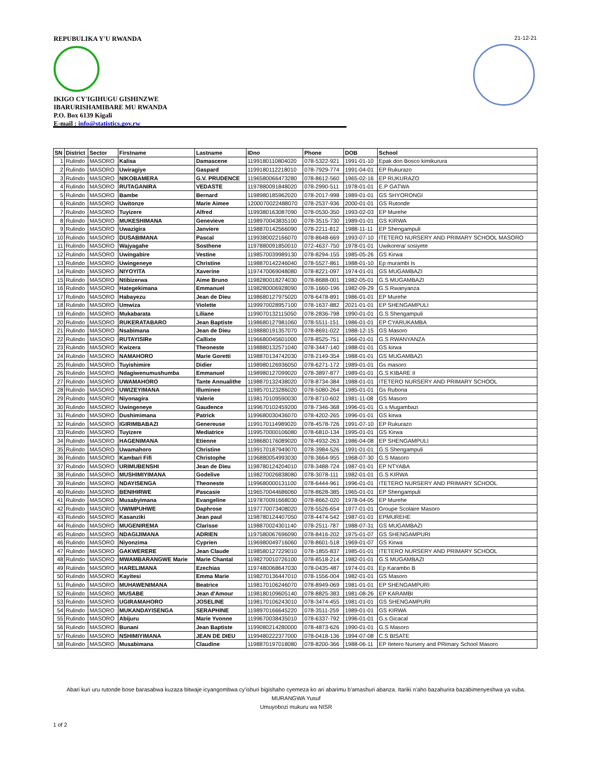REPUBULIKA Y'U RWANDA
IKIGO CY'IGIHUGU GISHINZWE
IBARURISHAMIBARE MU RWANDA
P.O. Box 6139 Kigali
E-mail : info@statistics.gov.rw
21-12-21
| SN | District | Sector | Firstname | Lastname | IDno | Phone | DOB | School |
| --- | --- | --- | --- | --- | --- | --- | --- | --- |
| 1 | Rulindo | MASORO | Kalisa | Damascene | 1199180110804020 | 078-5322-921 | 1991-01-10 | Epak don Bosco kimikurura |
| 2 | Rulindo | MASORO | Uwiragiye | Gaspard | 1199180112218010 | 078-7929-774 | 1991-04-01 | EP Rukurazo |
| 3 | Rulindo | MASORO | NIKOBAMERA | G.V. PRUDENCE | 1196580066473280 | 078-8612-560 | 1965-02-16 | EP RUKURAZO |
| 4 | Rulindo | MASORO | RUTAGANIRA | VEDASTE | 1197880091848020 | 078-2990-511 | 1978-01-01 | E.P GATWA |
| 5 | Rulindo | MASORO | Bambe | Bernard | 1198980185962020 | 078-2017-998 | 1989-01-01 | GS SHYORONGI |
| 6 | Rulindo | MASORO | Uwitonze | Marie Aimee | 1200070022488070 | 078-2537-936 | 2000-01-01 | GS Rutonde |
| 7 | Rulindo | MASORO | Tuyizere | Alfred | 1199380163087090 | 078-0530-350 | 1993-02-03 | EP Murehe |
| 8 | Rulindo | MASORO | MUKESHIMANA | Genevieve | 1198970043835100 | 078-3515-730 | 1989-01-01 | GS KIRWA |
| 9 | Rulindo | MASORO | Uwazigira | Janviere | 1198870142566090 | 078-2211-812 | 1988-11-11 | EP Shengampuli |
| 10 | Rulindo | MASORO | DUSABIMANA | Pascal | 1199380022166070 | 078-8648-669 | 1993-07-10 | ITETERO NURSERY AND PRIMARY SCHOOL MASORO |
| 11 | Rulindo | MASORO | Wajyagahe | Sosthene | 1197880091850010 | 072-4637-750 | 1978-01-01 | Uwikorera/ sosiyete |
| 12 | Rulindo | MASORO | Uwingabire | Vestine | 1198570039989130 | 078-8294-155 | 1985-05-26 | GS Kirwa |
| 13 | Rulindo | MASORO | Uwingeneye | Christine | 1198870142246040 | 078-5527-861 | 1988-01-10 | Ep murambi Is |
| 14 | Rulindo | MASORO | NIYOYITA | Xaverine | 1197470069048080 | 078-8221-097 | 1974-01-01 | GS MUGAMBAZI |
| 15 | Rulindo | MASORO | Ntibizerwa | Aime Bruno | 1198280018274030 | 078-8688-001 | 1982-05-01 | G.S MUGAMBAZI |
| 16 | Rulindo | MASORO | Hategekimana | Emmanuel | 1198280006928090 | 078-1660-196 | 1982-09-29 | G.S Rwanyanza |
| 17 | Rulindo | MASORO | Habayezu | Jean de Dieu | 1198680127975020 | 078-6478-891 | 1986-01-01 | EP Murehe |
| 18 | Rulindo | MASORO | Umwiza | Violette | 1199970028957100 | 078-1637-882 | 2021-01-01 | EP SHENGAMPULI |
| 19 | Rulindo | MASORO | Mukabarata | Liliane | 1199070132115050 | 078-2836-798 | 1990-01-01 | G.S Shengampuli |
| 20 | Rulindo | MASORO | RUKERATABARO | Jean Baptiste | 1198680127981060 | 078-5511-151 | 1986-01-01 | EP CYARUKAMBA |
| 21 | Rulindo | MASORO | Nsabimana | Jean de Dieu | 1198880191357070 | 078-8691-022 | 1988-12-15 | GS Masoro |
| 22 | Rulindo | MASORO | RUTAYISIRe | Callixte | 1196680045601000 | 078-8525-751 | 1966-01-01 | G.S RWANYANZA |
| 23 | Rulindo | MASORO | Kwizera | Theoneste | 1198880132571040 | 078-3447-140 | 1988-01-01 | GS kirwa |
| 24 | Rulindo | MASORO | NAMAHORO | Marie Goretti | 1198870134742030 | 078-2149-354 | 1988-01-01 | GS MUGAMBAZI |
| 25 | Rulindo | MASORO | Tuyishimire | Didier | 1198980126936050 | 078-6271-172 | 1989-01-01 | Gs masoro |
| 26 | Rulindo | MASORO | Ndagiwenumushumba | Emmanuel | 1198980127099020 | 078-3897-877 | 1989-01-01 | G.S KIBARE II |
| 27 | Rulindo | MASORO | UWAMAHORO | Tante Annualithe | 1198870132438020 | 078-8734-384 | 1988-01-01 | ITETERO NURSERY AND PRIMARY SCHOOL |
| 28 | Rulindo | MASORO | UWIZEYIMANA | Illuminee | 1198570123286020 | 078-5080-264 | 1985-01-01 | Gs Rubona |
| 29 | Rulindo | MASORO | Niyonagira | Valerie | 1198170109590030 | 078-8710-602 | 1981-11-08 | GS Masoro |
| 30 | Rulindo | MASORO | Uwingeneye | Gaudence | 1199670102459200 | 078-7346-368 | 1996-01-01 | G.s Mugambazi |
| 31 | Rulindo | MASORO | Dushimimana | Patrick | 1199680030436070 | 078-4202-265 | 1996-01-01 | GS kirwa |
| 32 | Rulindo | MASORO | IGIRIMBABAZI | Genereuse | 1199170114989020 | 078-4578-726 | 1991-07-10 | EP Rukurazo |
| 33 | Rulindo | MASORO | Tuyizere | Mediatrice | 1199570000106080 | 078-6810-134 | 1995-01-01 | GS Kirwa |
| 34 | Rulindo | MASORO | HAGENIMANA | Etienne | 1198680176089020 | 078-4932-263 | 1986-04-08 | EP SHENGAMPULI |
| 35 | Rulindo | MASORO | Uwamahoro | Christine | 1199170187949070 | 078-3984-526 | 1991-01-01 | G.S Shengampuli |
| 36 | Rulindo | MASORO | Kambari Fifi | Christophe | 1196880054993030 | 078-3664-955 | 1968-07-30 | G.S Masoro |
| 37 | Rulindo | MASORO | URIMUBENSHI | Jean de Dieu | 1198780124204010 | 078-3488-724 | 1987-01-01 | EP NTYABA |
| 38 | Rulindo | MASORO | MUSHIMIYIMANA | Godelive | 1198270026838080 | 078-3078-111 | 1982-01-01 | G.S KIRWA |
| 39 | Rulindo | MASORO | NDAYISENGA | Theoneste | 1199680000131100 | 078-6444-961 | 1996-01-01 | ITETERO NURSERY AND PRIMARY SCHOOL |
| 40 | Rulindo | MASORO | BENIHIRWE | Pascasie | 1196570044686060 | 078-8628-385 | 1965-01-01 | EP Shengampuli |
| 41 | Rulindo | MASORO | Musabyimana | Evangeline | 1197870091668030 | 078-8662-020 | 1978-04-05 | EP Murehe |
| 42 | Rulindo | MASORO | UWIMPUHWE | Daphrose | 1197770073408020 | 078-5526-654 | 1977-01-01 | Groupe Scolaire Masoro |
| 43 | Rulindo | MASORO | Kasanziki | Jean paul | 1198780124407050 | 078-4474-542 | 1987-01-01 | EPMUREHE |
| 44 | Rulindo | MASORO | MUGENIREMA | Clarisse | 1198870024301140 | 078-2511-787 | 1988-07-31 | GS MUGAMBAZI |
| 45 | Rulindo | MASORO | NDAGIJIMANA | ADRIEN | 1197580067696090 | 078-8416-202 | 1975-01-07 | GS SHENGAMPURI |
| 46 | Rulindo | MASORO | Niyonzima | Cyprien | 1196980049716060 | 078-8601-518 | 1969-01-07 | GS Kirwa |
| 47 | Rulindo | MASORO | GAKWERERE | Jean Claude | 1198580127229010 | 078-1855-837 | 1985-01-01 | ITETERO NURSERY AND PRIMARY SCHOOL |
| 48 | Rulindo | MASORO | MWAMBARANGWE Marie | Marie Chantal | 1198270010726100 | 078-8518-214 | 1982-01-01 | G.S MUGAMBAZI |
| 49 | Rulindo | MASORO | HARELIMANA | Ezechias | 1197480068647030 | 078-0435-487 | 1974-01-01 | Ep Karambo B |
| 50 | Rulindo | MASORO | Kayitesi | Emma Marie | 1198270136447010 | 078-1556-004 | 1982-01-01 | GS Masoro |
| 51 | Rulindo | MASORO | MUHAWENIMANA | Beatrice | 1198170106246070 | 078-8949-069 | 1981-01-01 | EP SHENGAMPURI |
| 52 | Rulindo | MASORO | MUSABE | Jean d'Amour | 1198180109605140 | 078-8825-383 | 1981-08-26 | EP KARAMBI |
| 53 | Rulindo | MASORO | UGIRAMAHORO | JOSELINE | 1198170106243010 | 078-3474-455 | 1981-01-01 | GS SHENGAMPURI |
| 54 | Rulindo | MASORO | MUKANDAYISENGA | SERAPHINE | 1198970166645220 | 078-3511-259 | 1989-01-01 | GS KIRWA |
| 55 | Rulindo | MASORO | Abijuru | Marie Yvonne | 1199670038435010 | 078-6337-792 | 1996-01-01 | G.s Gicacal |
| 56 | Rulindo | MASORO | Bunani | Jean Baptiste | 1199080214280000 | 078-4873-626 | 1990-01-01 | G.S Masoro |
| 57 | Rulindo | MASORO | NSHIMIYIMANA | JEAN DE DIEU | 1199480222377000 | 078-0418-136 | 1994-07-08 | C.S BISATE |
| 58 | Rulindo | MASORO | Musabimana | Claudine | 1198870197018080 | 078-8200-366 | 1988-06-11 | EP Itetero Nursery and PRimary School Masoro |
Abari kuri uru rutonde bose barasabwa kuzaza bitwaje icyangombwa cy'ishuri bigishaho cyemeza ko ari abarimu b'amashuri abanza. Itariki n'aho bazahurira bazabimenyeshwa ya vuba.
MURANGWA Yusuf
Umuyobozi mukuru wa NISR
1 of 2